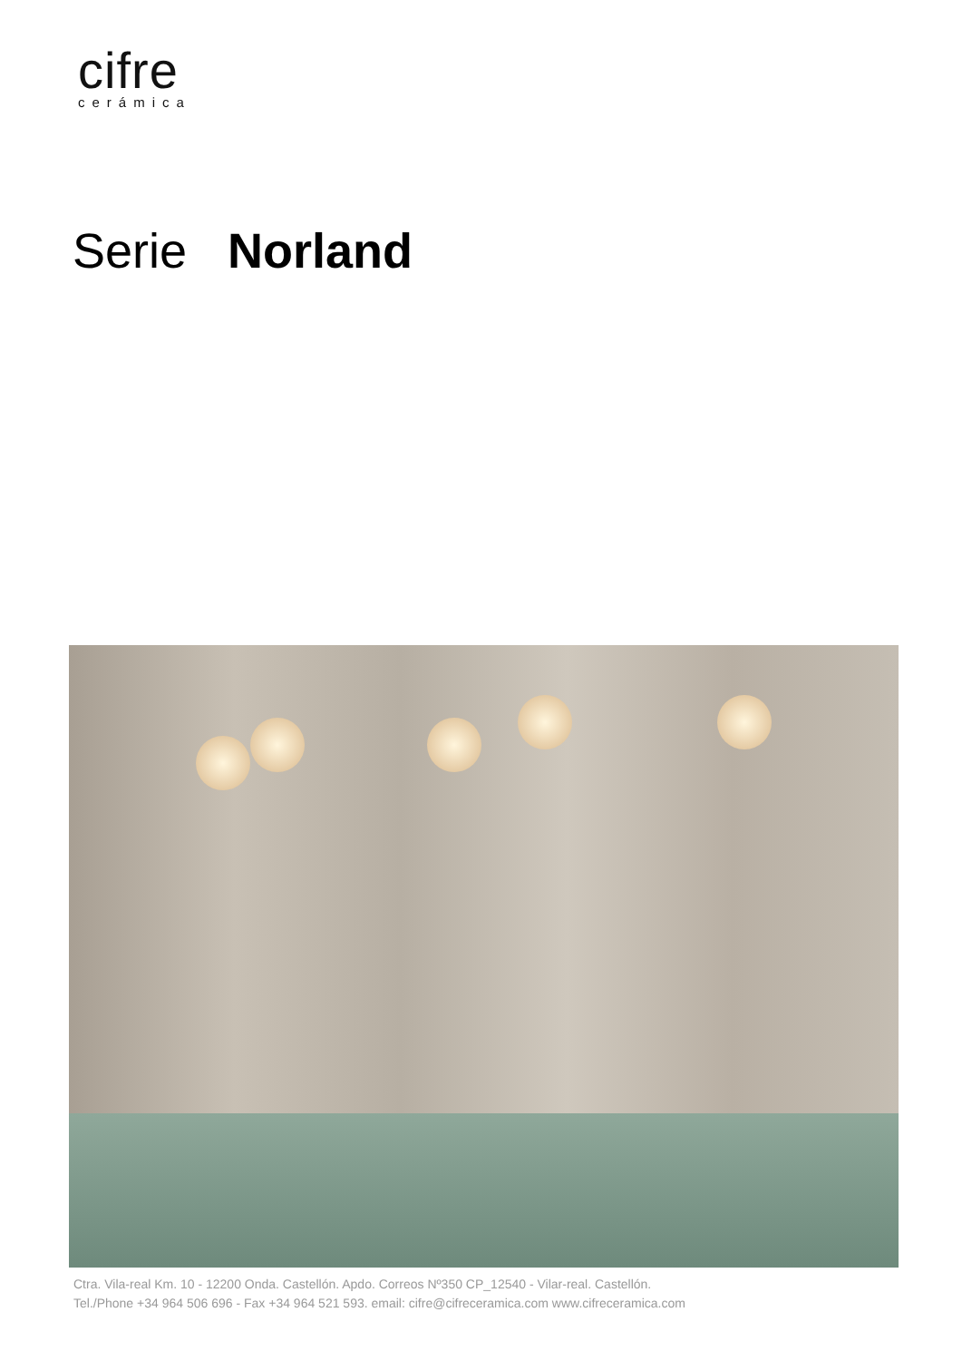cifre
cerámica
Serie Norland
Ctra. Vila-real Km. 10 - 12200 Onda. Castellón. Apdo. Correos Nº350 CP_12540 - Vilar-real. Castellón.
Tel./Phone +34 964 506 696 - Fax +34 964 521 593. email: cifre@cifreceramica.com www.cifreceramica.com